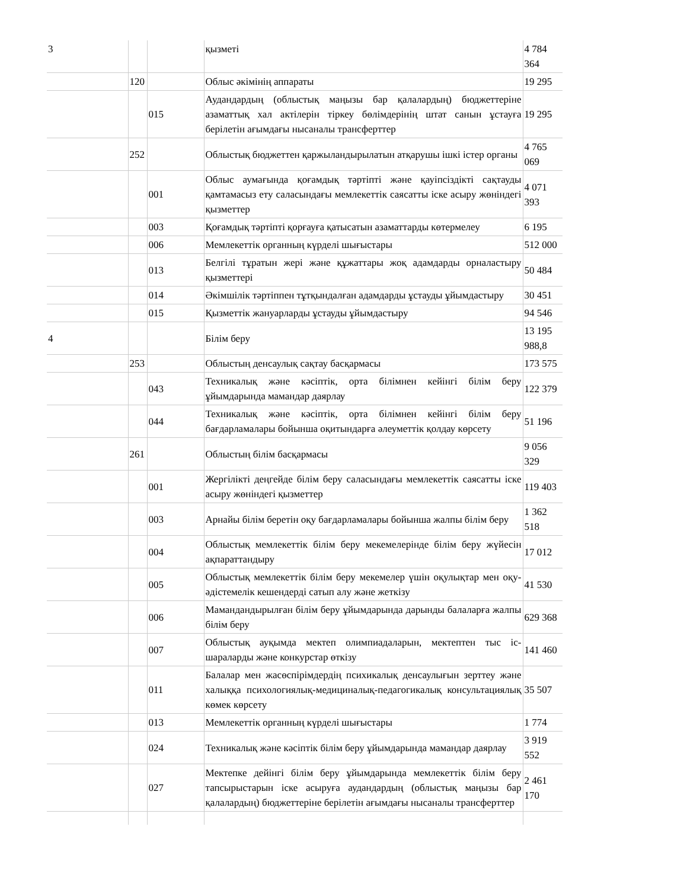| 3 | | | қызметі | 4 784 364 |
| | 120 | | Облыс әкімінің аппараты | 19 295 |
| | | 015 | Аудандардың (облыстық маңызы бар қалалардың) бюджеттеріне азаматтық хал актілерін тіркеу бөлімдерінің штат санын ұстауға берілетін ағымдағы нысаналы трансферттер | 19 295 |
| | 252 | | Облыстық бюджеттен қаржыландырылатын атқарушы ішкі істер органы | 4 765 069 |
| | | 001 | Облыс аумағында қоғамдық тәртіпті және қауіпсіздікті сақтауды қамтамасыз ету саласындағы мемлекеттік саясатты іске асыру жөніндегі қызметтер | 4 071 393 |
| | | 003 | Қоғамдық тәртіпті қорғауға қатысатын азаматтарды көтермелеу | 6 195 |
| | | 006 | Мемлекеттік органның күрделі шығыстары | 512 000 |
| | | 013 | Белгілі тұратын жері және құжаттары жоқ адамдарды орналастыру қызметтері | 50 484 |
| | | 014 | Әкімшілік тәртіппен тұтқындалған адамдарды ұстауды ұйымдастыру | 30 451 |
| | | 015 | Қызметтік жануарларды ұстауды ұйымдастыру | 94 546 |
| 4 | | | Білім беру | 13 195 988,8 |
| | 253 | | Облыстың денсаулық сақтау басқармасы | 173 575 |
| | | 043 | Техникалық және кәсіптік, орта білімнен кейінгі білім беру ұйымдарында мамандар даярлау | 122 379 |
| | | 044 | Техникалық және кәсіптік, орта білімнен кейінгі білім беру бағдарламалары бойынша оқитындарға әлеуметтік қолдау көрсету | 51 196 |
| | 261 | | Облыстың білім басқармасы | 9 056 329 |
| | | 001 | Жергілікті деңгейде білім беру саласындағы мемлекеттік саясатты іске асыру жөніндегі қызметтер | 119 403 |
| | | 003 | Арнайы білім беретін оқу бағдарламалары бойынша жалпы білім беру | 1 362 518 |
| | | 004 | Облыстық мемлекеттік білім беру мекемелерінде білім беру жүйесін ақпараттандыру | 17 012 |
| | | 005 | Облыстық мемлекеттік білім беру мекемелер үшін оқулықтар мен оқу-әдістемелік кешендерді сатып алу және жеткізу | 41 530 |
| | | 006 | Мамандандырылған білім беру ұйымдарында дарынды балаларға жалпы білім беру | 629 368 |
| | | 007 | Облыстық ауқымда мектеп олимпиадаларын, мектептен тыс іс-шараларды және конкурстар өткізу | 141 460 |
| | | 011 | Балалар мен жасөспірімдердің психикалық денсаулығын зерттеу және халыққа психологиялық-медициналық-педагогикалық консультациялық көмек көрсету | 35 507 |
| | | 013 | Мемлекеттік органның күрделі шығыстары | 1 774 |
| | | 024 | Техникалық және кәсіптік білім беру ұйымдарында мамандар даярлау | 3 919 552 |
| | | 027 | Мектепке дейінгі білім беру ұйымдарында мемлекеттік білім беру тапсырыстарын іске асыруға аудандардың (облыстық маңызы бар қалалардың) бюджеттеріне берілетін ағымдағы нысаналы трансферттер | 2 461 170 |